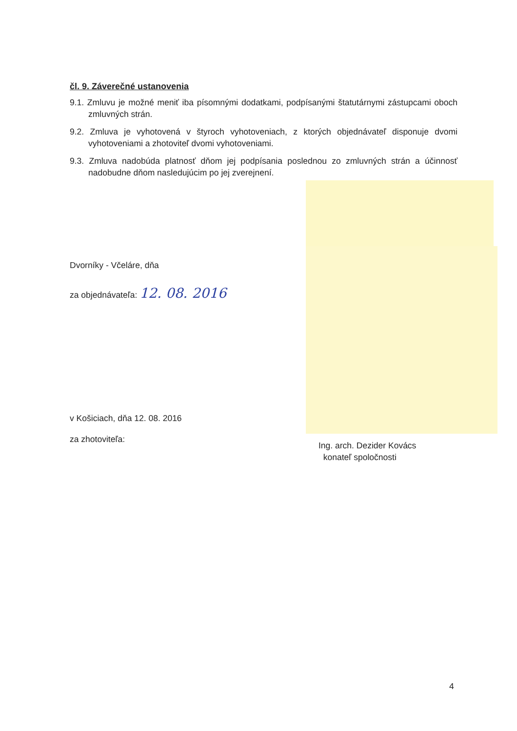čl. 9. Záverečné ustanovenia
9.1. Zmluvu je možné meniť iba písomnými dodatkami, podpísanými štatutárnymi zástupcami oboch zmluvných strán.
9.2. Zmluva je vyhotovená v štyroch vyhotoveniach, z ktorých objednávateľ disponuje dvomi vyhotoveniami a zhotoviteľ dvomi vyhotoveniami.
9.3. Zmluva nadobúda platnosť dňom jej podpísania poslednou zo zmluvných strán a účinnosť nadobudne dňom nasledujúcim po jej zverejnení.
Dvorníky - Včeláre, dňa
za objednávateľa: 12. 08. 2016
v Košiciach, dňa 12. 08. 2016
za zhotoviteľa:
Ing. arch. Dezider Kovács
konateľ spoločnosti
4